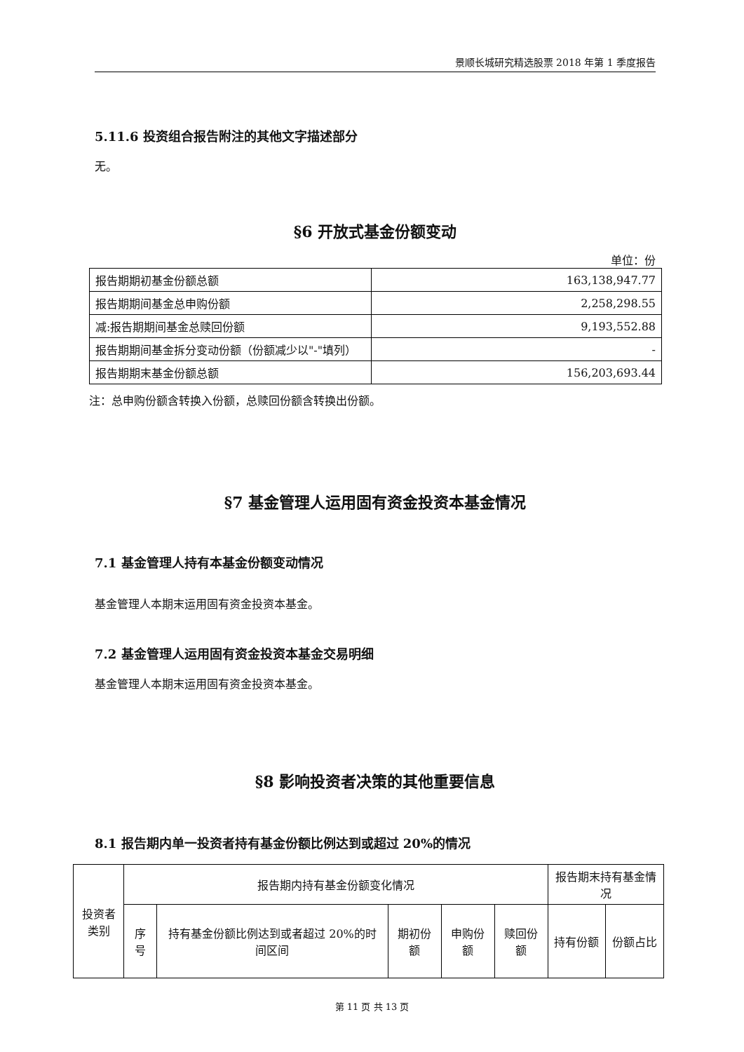景顺长城研究精选股票 2018 年第 1 季度报告
5.11.6 投资组合报告附注的其他文字描述部分
无。
§6 开放式基金份额变动
单位：份
| 报告期期初基金份额总额 | 163,138,947.77 |
| 报告期期间基金总申购份额 | 2,258,298.55 |
| 减:报告期期间基金总赎回份额 | 9,193,552.88 |
| 报告期期间基金拆分变动份额（份额减少以"-"填列） | - |
| 报告期期末基金份额总额 | 156,203,693.44 |
注：总申购份额含转换入份额，总赎回份额含转换出份额。
§7 基金管理人运用固有资金投资本基金情况
7.1 基金管理人持有本基金份额变动情况
基金管理人本期末运用固有资金投资本基金。
7.2 基金管理人运用固有资金投资本基金交易明细
基金管理人本期末运用固有资金投资本基金。
§8 影响投资者决策的其他重要信息
8.1 报告期内单一投资者持有基金份额比例达到或超过 20%的情况
| 投资者类别 | 报告期内持有基金份额变化情况 | | | | | 报告期末持有基金情况 | |
| --- | --- | --- | --- | --- | --- | --- | --- |
| | 序号 | 持有基金份额比例达到或者超过 20%的时间区间 | 期初份额 | 申购份额 | 赎回份额 | 持有份额 | 份额占比 |
第 11 页 共 13 页